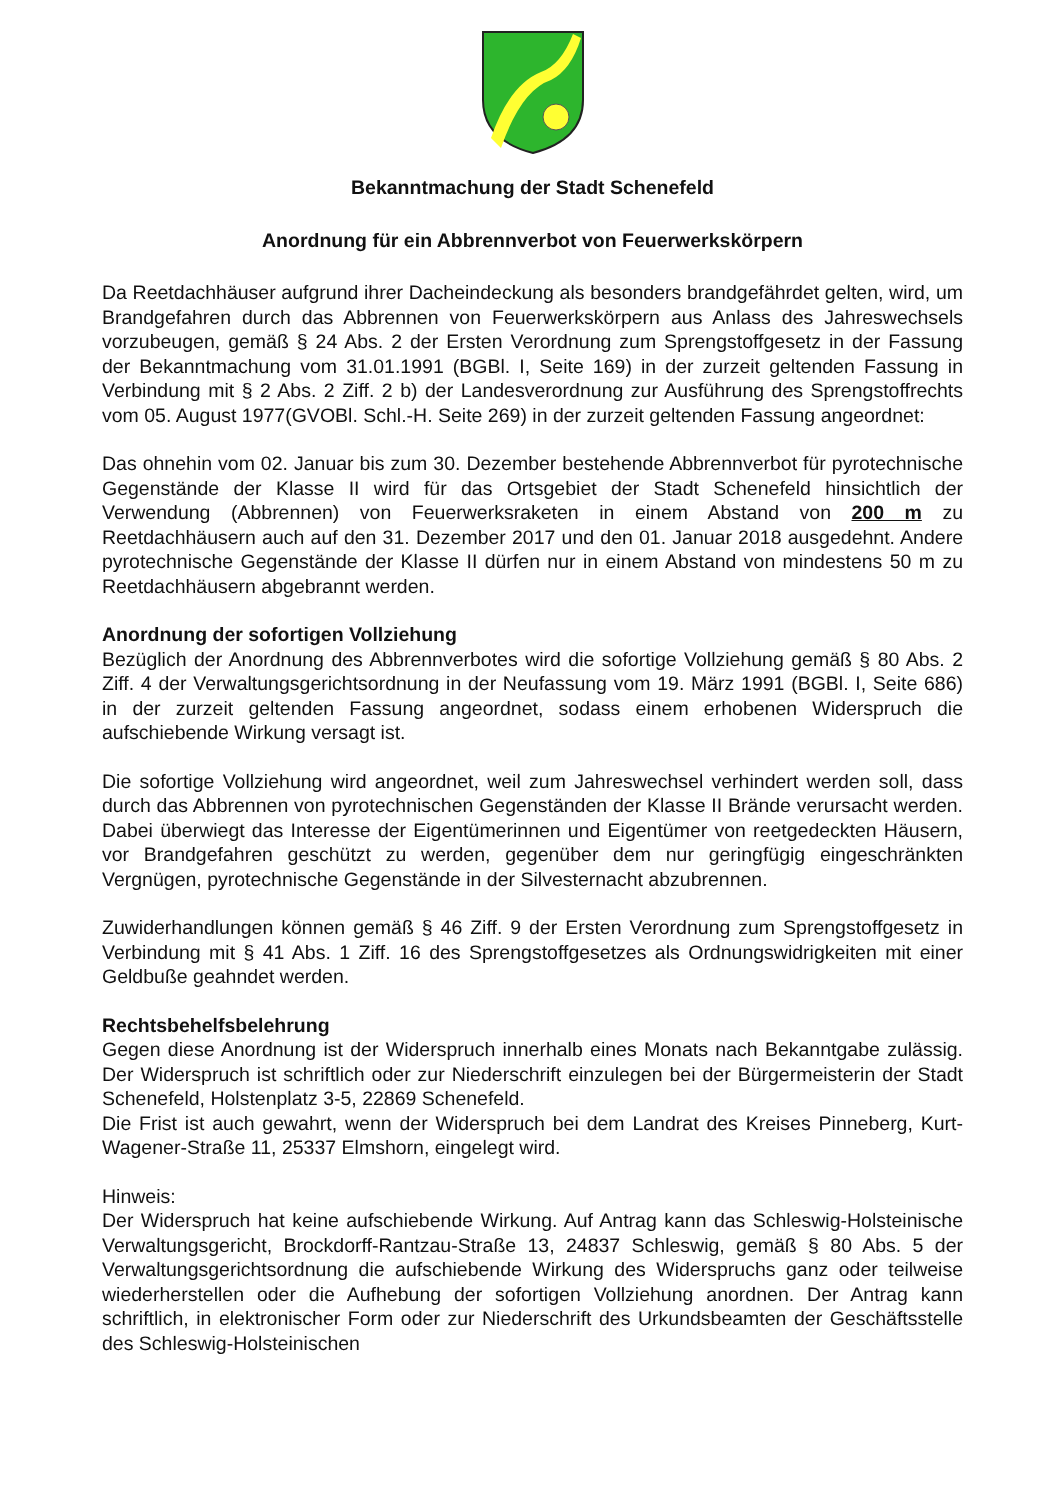Bekanntmachung der Stadt Schenefeld
Anordnung für ein Abbrennverbot von Feuerwerkskörpern
Da Reetdachhäuser aufgrund ihrer Dacheindeckung als besonders brandgefährdet gelten, wird, um Brandgefahren durch das Abbrennen von Feuerwerkskörpern aus Anlass des Jahreswechsels vorzubeugen, gemäß § 24 Abs. 2 der Ersten Verordnung zum Sprengstoffgesetz in der Fassung der Bekanntmachung vom 31.01.1991 (BGBl. I, Seite 169) in der zurzeit geltenden Fassung in Verbindung mit § 2 Abs. 2 Ziff. 2 b) der Landesverordnung zur Ausführung des Sprengstoffrechts vom 05. August 1977(GVOBl. Schl.-H. Seite 269) in der zurzeit geltenden Fassung angeordnet:
Das ohnehin vom 02. Januar bis zum 30. Dezember bestehende Abbrennverbot für pyrotechnische Gegenstände der Klasse II wird für das Ortsgebiet der Stadt Schenefeld hinsichtlich der Verwendung (Abbrennen) von Feuerwerksraketen in einem Abstand von 200 m zu Reetdachhäusern auch auf den 31. Dezember 2017 und den 01. Januar 2018 ausgedehnt. Andere pyrotechnische Gegenstände der Klasse II dürfen nur in einem Abstand von mindestens 50 m zu Reetdachhäusern abgebrannt werden.
Anordnung der sofortigen Vollziehung
Bezüglich der Anordnung des Abbrennverbotes wird die sofortige Vollziehung gemäß § 80 Abs. 2 Ziff. 4 der Verwaltungsgerichtsordnung in der Neufassung vom 19. März 1991 (BGBl. I, Seite 686) in der zurzeit geltenden Fassung angeordnet, sodass einem erhobenen Widerspruch die aufschiebende Wirkung versagt ist.
Die sofortige Vollziehung wird angeordnet, weil zum Jahreswechsel verhindert werden soll, dass durch das Abbrennen von pyrotechnischen Gegenständen der Klasse II Brände verursacht werden. Dabei überwiegt das Interesse der Eigentümerinnen und Eigentümer von reetgedeckten Häusern, vor Brandgefahren geschützt zu werden, gegenüber dem nur geringfügig eingeschränkten Vergnügen, pyrotechnische Gegenstände in der Silvesternacht abzubrennen.
Zuwiderhandlungen können gemäß § 46 Ziff. 9 der Ersten Verordnung zum Sprengstoffgesetz in Verbindung mit § 41 Abs. 1 Ziff. 16 des Sprengstoffgesetzes als Ordnungswidrigkeiten mit einer Geldbuße geahndet werden.
Rechtsbehelfsbelehrung
Gegen diese Anordnung ist der Widerspruch innerhalb eines Monats nach Bekanntgabe zulässig. Der Widerspruch ist schriftlich oder zur Niederschrift einzulegen bei der Bürgermeisterin der Stadt Schenefeld, Holstenplatz 3-5, 22869 Schenefeld.
Die Frist ist auch gewahrt, wenn der Widerspruch bei dem Landrat des Kreises Pinneberg, Kurt-Wagener-Straße 11, 25337 Elmshorn, eingelegt wird.
Hinweis:
Der Widerspruch hat keine aufschiebende Wirkung. Auf Antrag kann das Schleswig-Holsteinische Verwaltungsgericht, Brockdorff-Rantzau-Straße 13, 24837 Schleswig, gemäß § 80 Abs. 5 der Verwaltungsgerichtsordnung die aufschiebende Wirkung des Widerspruchs ganz oder teilweise wiederherstellen oder die Aufhebung der sofortigen Vollziehung anordnen. Der Antrag kann schriftlich, in elektronischer Form oder zur Niederschrift des Urkundsbeamten der Geschäftsstelle des Schleswig-Holsteinischen